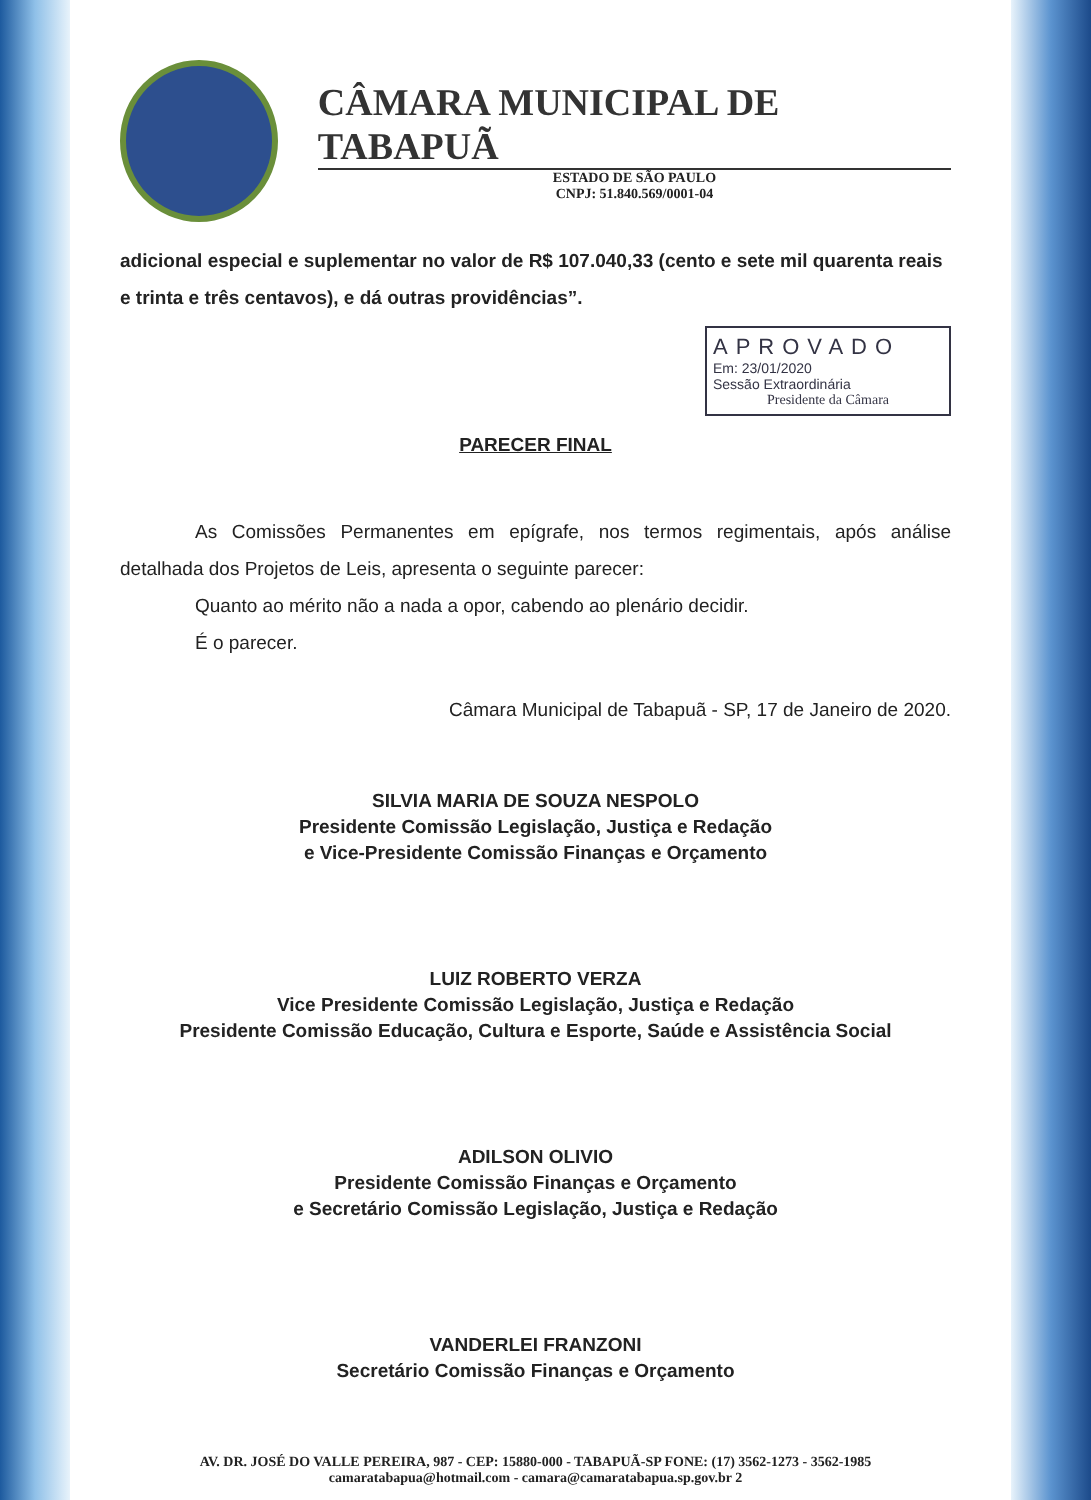CÂMARA MUNICIPAL DE TABAPUÃ
ESTADO DE SÃO PAULO
CNPJ: 51.840.569/0001-04
adicional especial e suplementar no valor de R$ 107.040,33 (cento e sete mil quarenta reais e trinta e três centavos), e dá outras providências”.
APROVADO
Em: 23/01/2020
Sessão Extraordinária
Presidente da Câmara
PARECER FINAL
As Comissões Permanentes em epígrafe, nos termos regimentais, após análise detalhada dos Projetos de Leis, apresenta o seguinte parecer:
Quanto ao mérito não a nada a opor, cabendo ao plenário decidir.
É o parecer.
Câmara Municipal de Tabapuã - SP, 17 de Janeiro de 2020.
SILVIA MARIA DE SOUZA NESPOLO
Presidente Comissão Legislação, Justiça e Redação
e Vice-Presidente Comissão Finanças e Orçamento
LUIZ ROBERTO VERZA
Vice Presidente Comissão Legislação, Justiça e Redação
Presidente Comissão Educação, Cultura e Esporte, Saúde e Assistência Social
ADILSON OLIVIO
Presidente Comissão Finanças e Orçamento
e Secretário Comissão Legislação, Justiça e Redação
VANDERLEI FRANZONI
Secretário Comissão Finanças e Orçamento
AV. DR. JOSÉ DO VALLE PEREIRA, 987 - CEP: 15880-000 - TABAPUÃ-SP FONE: (17) 3562-1273 - 3562-1985
camaratabapua@hotmail.com - camara@camaratabapua.sp.gov.br 2